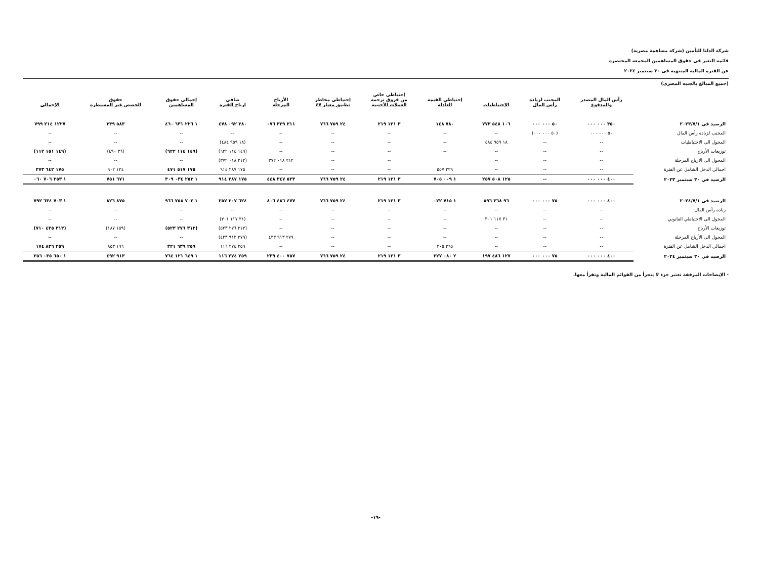شركة الدلتا للتأمين (شركة مساهمة مصرية)
قائمة التغير فى حقوق المساهمين المجمعة المختصرة
عن الفترة المالية المنتهية فى ٣٠ سبتمبر ٢٠٢٤
(جميع المبالغ بالجنيه المصرى)
| | رأس المال المصدر والمدفوع | المجنب لزيادة رأس المال | الإحتياطيات | إحتياطى القيمة العادلة | إحتياطى خاص من فروق ترجمة العملات الأجنبية | إحتياطى مخاطر تطبيق معيار ٤٧ | الأرباح المرحلة | صافي ارباح الفترة | إجمالى حقوق المساهمين | حقوق الحصص غير المسيطرة | الإجمالى |
| --- | --- | --- | --- | --- | --- | --- | --- | --- | --- | --- | --- |
| الرصيد فى ٢٠٢٣/٧/١ | ٣٥٠ ٠٠٠ ٠٠٠ | ٥٠ ٠٠٠ ٠٠٠ | ١٠٦ ٥٤٨ ٧٧٣ | ٧٨٠ ١٤٨ | ٣ ١٢١ ٢١٩ | ٢٤ ٧٥٩ ٧٦٦ | ٣١١ ٣٢٩ ٠٧٦ | ٣٨٠ ٠٩٢ ٤٧٨ | ١ ٢٢٦ ٦٣١ ٤٦٠ | ٥٨٣ ٣٣٩ | ١٢٢٧ ٢١٤ ٧٩٩ |
| المجنب لزيادة رأس المال | ٥٠ ٠٠٠ ٠٠٠ | (٥٠ ٠٠٠ ٠٠٠) | -- | -- | -- | -- | -- | -- | -- | -- | -- |
| المحول الى الاحتياطيات | -- | -- | ١٨ ٩٥٩ ٤٨٤ | -- | -- | -- | -- | (١٨ ٩٥٩ ٤٨٤) | -- | -- | -- |
| توزيعات الأرباح | -- | -- | -- | -- | -- | -- | -- | (١٤٩ ١١٤ ٦٢٢) | (١٤٩ ١١٤ ٦٢٢) | (٣٦ ٤٩٠) | (١٤٩ ١٥١ ١١٢) |
| المحول الى الارباح المرحلة | -- | -- | -- | | -- | -- | ٢١٢ ٠١٨ ٣٧٢ | (٢١٢ ٠١٨ ٣٧٢) | -- | -- | -- |
| اجمالي الدخل الشامل عن الفترة | -- | -- | -- | ٢٢٩ ٥٥٧ | -- | -- | -- | ١٧٥ ٢٨٧ ٩١٤ | ١٧٥ ٥١٧ ٤٧١ | ١٢٤ ٩٠٢ | ١٧٥ ٦٤٢ ٣٧٣ |
| الرصيد في ٣٠ سبتمبر ٢٠٢٣ | ٤٠٠ ٠٠٠ ٠٠٠ | -- | ١٢٥ ٥٠٨ ٢٥٧ | ١ ٠٠٩ ٧٠٥ | ٣ ١٢١ ٢١٩ | ٢٤ ٧٥٩ ٧٦٦ | ٥٢٣ ٣٤٧ ٤٤٨ | ١٧٥ ٢٨٧ ٩١٤ | ١ ٢٥٣ ٠٣٤ ٣٠٩ | ٦٧١ ٧٥١ | ١ ٢٥٣ ٧٠٦ ٠٦٠ |
| الرصيد فى ٢٠٢٤/٧/١ | ٤٠٠ ٠٠٠ ٠٠٠ | ٧٥ ٠٠٠ ٠٠٠ | ٩٦ ٣٦٨ ٨٩٦ | ١ ٧١٥ ٠٢٢ | ٣ ١٢١ ٢١٩ | ٢٤ ٧٥٩ ٧٦٦ | ٤٧٧ ٤٨٦ ٨٠٦ | ٦٢٤ ٣٠٧ ٢٥٧ | ١ ٧٠٢ ٧٥٨ ٩٦٦ | ٨٧٥ ٨٢٦ | ١ ٧٠٣ ٦٣٤ ٧٩٢ |
| زيادة رأس المال | -- | -- | -- | -- | -- | -- | -- | -- | -- | -- | -- |
| المحول الى الاحتياطي القانوني | -- | -- | ٣١ ١١٧ ٣٠١ | -- | -- | -- | -- | (٣١ ١١٧ ٣٠١) | -- | -- | -- |
| توزيعات الأرباح | -- | -- | -- | -- | -- | -- | -- | (٣١٣ ٢٧٦ ٥٢٣) | (٣١٣ ٢٧٦ ٥٢٣) | (١٥٩ ١٨٧) | (٣١٣ ٤٣٥ ٧١٠) |
| المحول الى الأرباح المرحلة | -- | -- | -- | -- | -- | -- | ٢٧٩ ٩١٣ ٤٣٣ | (٢٧٩ ٩١٣ ٤٣٣) | -- | -- | -- |
| اجمالي الدخل الشامل عن الفترة | -- | -- | -- | ٣٦٥ ٢٠٥ | -- | -- | -- | ٢٥٩ ٢٧٤ ١١٦ | ٢٥٩ ٦٣٩ ٣٢١ | ١٩٦ ٨٥٣ | ٢٥٩ ٨٣٦ ١٧٤ |
| الرصيد في ٣٠ سبتمبر ٢٠٢٤ | ٤٠٠ ٠٠٠ ٠٠٠ | ٧٥ ٠٠٠ ٠٠٠ | ١٢٧ ٤٨٦ ١٩٧ | ٢ ٠٨٠ ٢٢٧ | ٣ ١٢١ ٢١٩ | ٢٤ ٧٥٩ ٧٦٦ | ٧٥٧ ٤٠٠ ٢٣٩ | ٢٥٩ ٢٧٤ ١١٦ | ١ ٦٤٩ ١٢١ ٧٦٤ | ٩١٣ ٤٩٢ | ١ ٦٥٠ ٠٣٥ ٢٥٦ |
- الإيضاحات المرفقة تعتبر جزء لا يتجزأ من القوائم المالية وتقرأ معها.
-١٩-